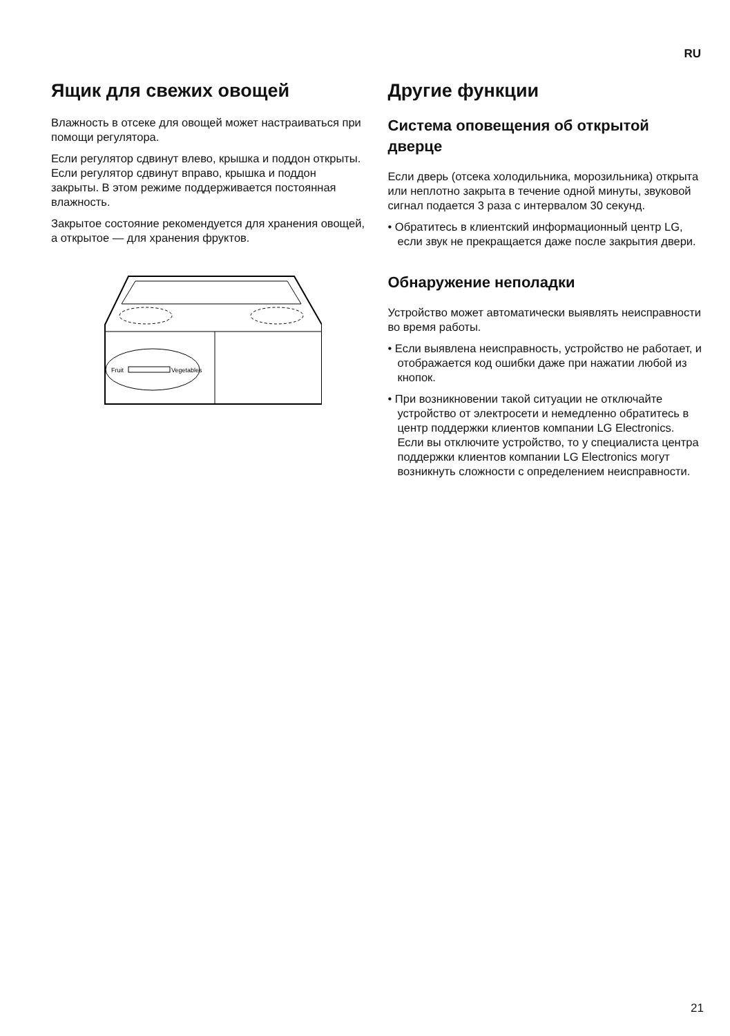RU
Ящик для свежих овощей
Влажность в отсеке для овощей может настраиваться при помощи регулятора.
Если регулятор сдвинут влево, крышка и поддон открыты. Если регулятор сдвинут вправо, крышка и поддон закрыты. В этом режиме поддерживается постоянная влажность.
Закрытое состояние рекомендуется для хранения овощей, а открытое — для хранения фруктов.
Fruit
Vegetables
Другие функции
Система оповещения об открытой дверце
Если дверь (отсека холодильника, морозильника) открыта или неплотно закрыта в течение одной минуты, звуковой сигнал подается 3 раза с интервалом 30 секунд.
• Обратитесь в клиентский информационный центр LG, если звук не прекращается даже после закрытия двери.
Обнаружение неполадки
Устройство может автоматически выявлять неисправности во время работы.
• Если выявлена неисправность, устройство не работает, и отображается код ошибки даже при нажатии любой из кнопок.
• При возникновении такой ситуации не отключайте устройство от электросети и немедленно обратитесь в центр поддержки клиентов компании LG Electronics. Если вы отключите устройство, то у специалиста центра поддержки клиентов компании LG Electronics могут возникнуть сложности с определением неисправности.
21